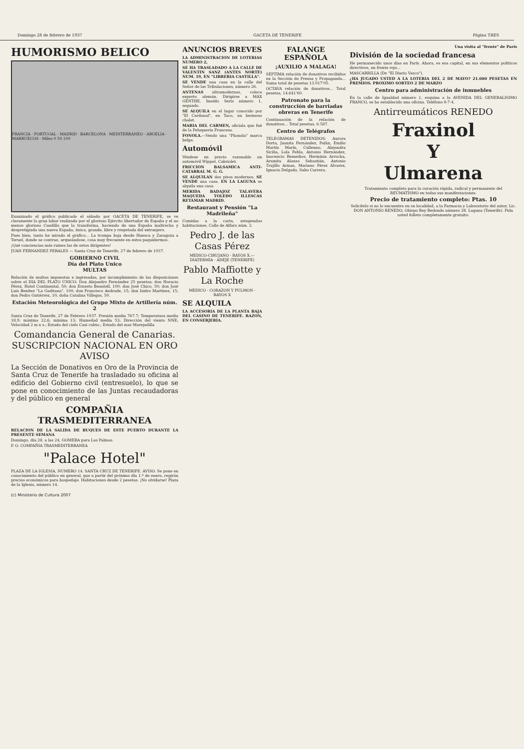Domingo 28 de febrero de 1937 GACETA DE TENERIFE Página TRES
HUMORISMO BELICO
FRANCIA · PORTUGAL · MADRID · BARCELONA · MEDITERRANEO · ARGELIA · MARRUECOS · Miles 0 50 100
Examinado el gráfico publicado el sábado por GACETA DE TENERIFE, se ve claramente la gran labor realizada por el glorioso Ejército libertador de España y el no menos glorioso Caudillo que la transforma, haciendo de una España maltrecha y despretigiada una nueva España, única, grande, libre y respetada del extranjero.
Pues bien, tanto he mirado el gráfico... La trompa baja desde Huesca y Zaragoza a Teruel, donde se contrae, arqueándose, cosa muy frecuente en estos paquidermos.
¡Qué conciencias más ruines las de estos dirigentes!
JUAN FERNANDEZ PERALES — Santa Cruz de Tenerife, 27 de febrero de 1937.
GOBIERNO CIVIL
Día del Plato Unico
MULTAS
Relación de multas impuestas e ingresadas, por incumplimiento de las disposiciones sobre el DIA DEL PLATO UNICO: Don Alejandro Fernández 25 pesetas; don Horacio Pérez, Hotel Continental, 50; don Ernesto Beautell, 100; don José Chico, 50; don José Luis Benítez "La Gaditana", 100; don Francisco Andrade, 15; don Isidro Martínez, 15; don Pedro Gutiérrez, 10; doña Catalina Villegas, 50.
Estación Meteorológica del Grupo Mixto de Artillería núm. 2
Santa Cruz de Tenerife, 27 de Febrero 1937. Presión media 767.7; Temperatura media 18,9; máxima 22,6; mínima 13; Humedad media 53; Dirección del viento NNE; Velocidad 2 m x s.; Estado del cielo Casi cubto.; Estado del mar Marejadilla
Comandancia General de Canarias.
SUSCRIPCION NACIONAL EN ORO
AVISO
La Sección de Donativos en Oro de la Provincia de Santa Cruz de Tenerife ha trasladado su oficina al edificio del Gobierno civil (entresuelo), lo que se pone en conocimiento de las Juntas recaudadoras y del público en general
COMPAÑIA TRASMEDITERRANEA
RELACION DE LA SALIDA DE BUQUES DE ESTE PUERTO DURANTE LA PRESENTE SEMANA
Domingo, día 28, a las 24, GOMERA para Las Palmas.
P. O. COMPAÑIA TRASMEDITERRANEA
"Palace Hotel"
PLAZA DE LA IGLESIA, NUMERO 14. SANTA CRUZ DE TENERIFE. AVISO. Se pone en conocimiento del público en general, que a partir del próximo día 1.º de enero, regirán precios económicos para hospedaje. Habitaciones desde 2 pesetas. ¡No olvidarse! Plaza de la Iglesia, número 14.
ANUNCIOS BREVES
LA ADMINISTRACION DE LOTERIAS NUMERO 2,
SE HA TRASLADADO A LA CALLE DE VALENTIN SANZ (ANTES NORTE) NUM. 19, EN "LIBRERIA CASTILLA".
SE VENDE una casa en la calle del Señor de las Tribulaciones, número 26.
ANTENAS ultramodernas, coloca experto alemán. Dirigirse a MAX GENTHE, Imeldo Seris número 1, segundo.
SE ALQUILA en el lugar conocido por "El Cardonal", en Taco, un hermoso chalet.
MARIA DEL CARMEN, oficiala que fué de la Peluquería Francesa.
FONOLA.—Vendo una "Phonola" marca belga.
Automóvil
Véndese en precio razonable un automóvil Wippet, Cabriolet.
FRICCION BALSAMICA ANTI-CATARRAL M. G. G.
SE ALQUILAN dos pisos modernos. SE VENDE una casa. EN LA LAGUNA se alquila una casa.
MERIDA BADAJOZ TALAVERA MAQUEDA TOLEDO ILLESCAS RETAMAR MADRID.
Restaurant y Pensión "La Madrileña"
Comidas a la carta, estupendas habitaciones. Calle de Alfaro núm. 2.
Pedro J. de las Casas Pérez
MEDICO-CIRUJANO · RAYOS X.—DIATERMIA · ADEJE (TENERIFE)
Pablo Maffiotte y La Roche
MEDICO · CORAZON Y PULMON · RAYOS X
SE ALQUILA
LA ACCESORIA DE LA PLANTA BAJA DEL CASINO DE TENERIFE. RAZON, EN CONSERJERIA.
FALANGE ESPAÑOLA
¡AUXILIO A MALAGA!
SEPTIMA relación de donativos recibidos en la Sección de Prensa y Propaganda... Suma total de pesetas 13.017'05.
OCTAVA relación de donativos... Total pesetas, 14.641'60.
Patronato para la construcción de barriadas obreras en Tenerife
Continuación de la relación de donativos... Total pesetas, 6.587.
Centro de Telégrafos
TELEGRAMAS DETENIDOS: Aurora Dorta, Juanita Fernández, Pafán, Emilio Martín Marín, Cullenno, Alejandra Sicilia, Lola Febla, Antonio Hernández, Inocencio Remedios, Herminia Arrocha, Aramita Alonso Sebastián, Antonio Trujillo Armas, Mariano Pérez Alvarez, Ignacio Delgado, Sabo Carrera.
Una visita al "frente" de París
División de la sociedad francesa
He permanecido unos días en París. Ahora, es esa capital, en sus elementos políticos directivos, un frente rojo...
MASCARRILLA (De "El Diario Vasco").
¿HA JUGADO USTED A LA LOTERIA DEL 2 DE MAYO? 21.000 PESETAS EN PREMIOS. PROXIMO SORTEO 2 DE MARZO
Centro para administración de inmuebles
En la calle de Igualdad número 1, esquina a la AVENIDA DEL GENERALISIMO FRANCO, se ha establecido una oficina. Teléfono 8-7-4.
Antirreumáticos RENEDO
Fraxinol
Y
Ulmarena
Tratamiento completo para la curación rápida, radical y permanente del REUMATISMO en todas sus manifestaciones.
Precio de tratamiento completo: Ptas. 10
Solicítelo si no lo encuentra en su localidad, a la Farmacia y Laboratorio del autor, Lic. DON ANTONIO RENEDO, Obispo Rey Redondo número 28. Laguna (Tenerife). Pida usted folleto completamente gratuito.
(c) Ministerio de Cultura 2007